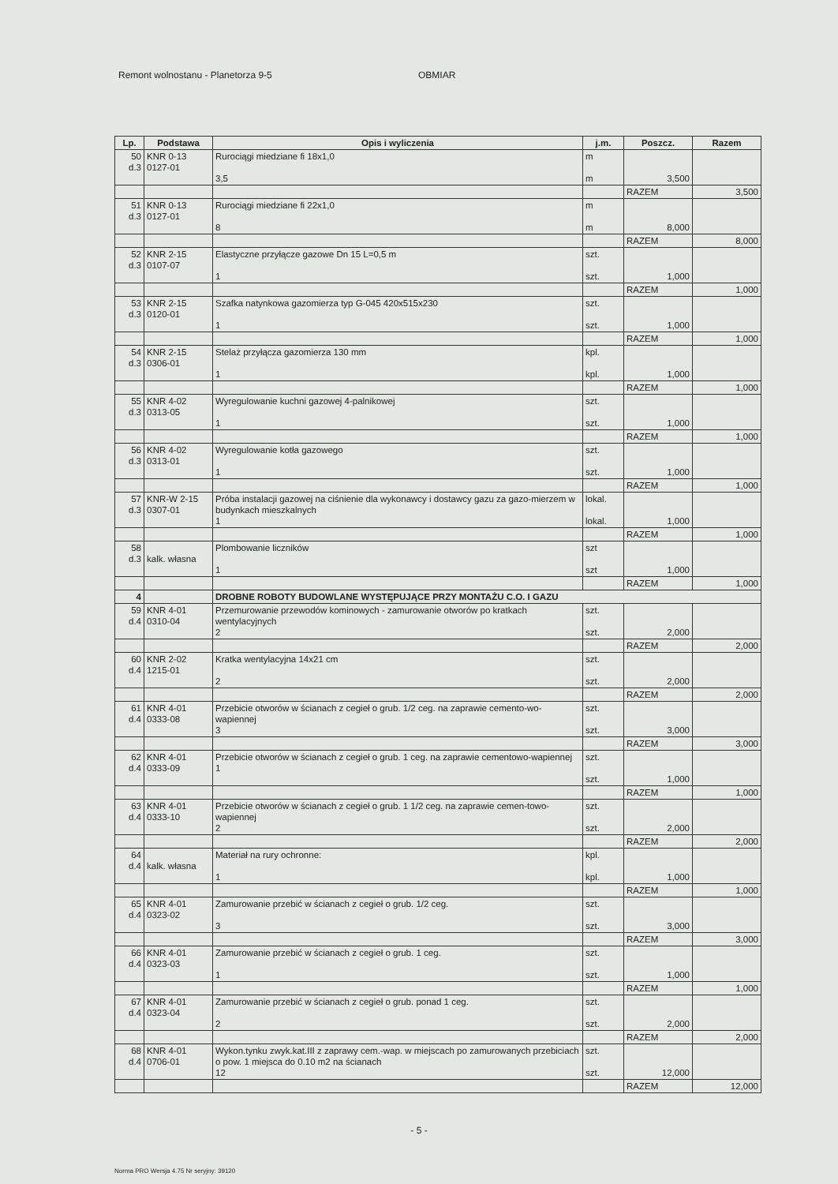Remont wolnostanu - Planetorza 9-5 OBMIAR
| Lp. | Podstawa | Opis i wyliczenia | j.m. | Poszcz. | Razem |
| --- | --- | --- | --- | --- | --- |
| 50 d.3 | KNR 0-13 0127-01 | Rurociągi miedziane fi 18x1,0 3,5 | m m | 3,500 | |
| | | | | RAZEM | 3,500 |
| 51 d.3 | KNR 0-13 0127-01 | Rurociągi miedziane fi 22x1,0 8 | m m | 8,000 | |
| | | | | RAZEM | 8,000 |
| 52 d.3 | KNR 2-15 0107-07 | Elastyczne przyłącze gazowe Dn 15 L=0,5 m 1 | szt. szt. | 1,000 | |
| | | | | RAZEM | 1,000 |
| 53 d.3 | KNR 2-15 0120-01 | Szafka natynkowa gazomierza typ G-045 420x515x230 1 | szt. szt. | 1,000 | |
| | | | | RAZEM | 1,000 |
| 54 d.3 | KNR 2-15 0306-01 | Stelaż przyłącza gazomierza 130 mm 1 | kpl. kpl. | 1,000 | |
| | | | | RAZEM | 1,000 |
| 55 d.3 | KNR 4-02 0313-05 | Wyregulowanie kuchni gazowej 4-palnikowej 1 | szt. szt. | 1,000 | |
| | | | | RAZEM | 1,000 |
| 56 d.3 | KNR 4-02 0313-01 | Wyregulowanie kotła gazowego 1 | szt. szt. | 1,000 | |
| | | | | RAZEM | 1,000 |
| 57 d.3 | KNR-W 2-15 0307-01 | Próba instalacji gazowej na ciśnienie dla wykonawcy i dostawcy gazu za gazo-mierzem w budynkach mieszkalnych 1 | lokal. lokal. | 1,000 | |
| | | | | RAZEM | 1,000 |
| 58 d.3 | kalk. własna | Plombowanie liczników 1 | szt szt | 1,000 | |
| | | | | RAZEM | 1,000 |
| 4 | | DROBNE ROBOTY BUDOWLANE WYSTĘPUJĄCE PRZY MONTAŻU C.O. I GAZU | | | |
| 59 d.4 | KNR 4-01 0310-04 | Przemurowanie przewodów kominowych - zamurowanie otworów po kratkach wentylacyjnych 2 | szt. szt. | 2,000 | |
| | | | | RAZEM | 2,000 |
| 60 d.4 | KNR 2-02 1215-01 | Kratka wentylacyjna 14x21 cm 2 | szt. szt. | 2,000 | |
| | | | | RAZEM | 2,000 |
| 61 d.4 | KNR 4-01 0333-08 | Przebicie otworów w ścianach z cegieł o grub. 1/2 ceg. na zaprawie cemento-wo-wapiennej 3 | szt. szt. | 3,000 | |
| | | | | RAZEM | 3,000 |
| 62 d.4 | KNR 4-01 0333-09 | Przebicie otworów w ścianach z cegieł o grub. 1 ceg. na zaprawie cementowo-wapiennej 1 | szt. szt. | 1,000 | |
| | | | | RAZEM | 1,000 |
| 63 d.4 | KNR 4-01 0333-10 | Przebicie otworów w ścianach z cegieł o grub. 1 1/2 ceg. na zaprawie cemen-towo-wapiennej 2 | szt. szt. | 2,000 | |
| | | | | RAZEM | 2,000 |
| 64 d.4 | kalk. własna | Materiał na rury ochronne: 1 | kpl. kpl. | 1,000 | |
| | | | | RAZEM | 1,000 |
| 65 d.4 | KNR 4-01 0323-02 | Zamurowanie przebić w ścianach z cegieł o grub. 1/2 ceg. 3 | szt. szt. | 3,000 | |
| | | | | RAZEM | 3,000 |
| 66 d.4 | KNR 4-01 0323-03 | Zamurowanie przebić w ścianach z cegieł o grub. 1 ceg. 1 | szt. szt. | 1,000 | |
| | | | | RAZEM | 1,000 |
| 67 d.4 | KNR 4-01 0323-04 | Zamurowanie przebić w ścianach z cegieł o grub. ponad 1 ceg. 2 | szt. szt. | 2,000 | |
| | | | | RAZEM | 2,000 |
| 68 d.4 | KNR 4-01 0706-01 | Wykon.tynku zwyk.kat.III z zaprawy cem.-wap. w miejscach po zamurowanych przebiciach o pow. 1 miejsca do 0.10 m2 na ścianach 12 | szt. szt. | 12,000 | |
| | | | | RAZEM | 12,000 |
- 5 -
Norma PRO Wersja 4.75 Nr seryjny: 39120